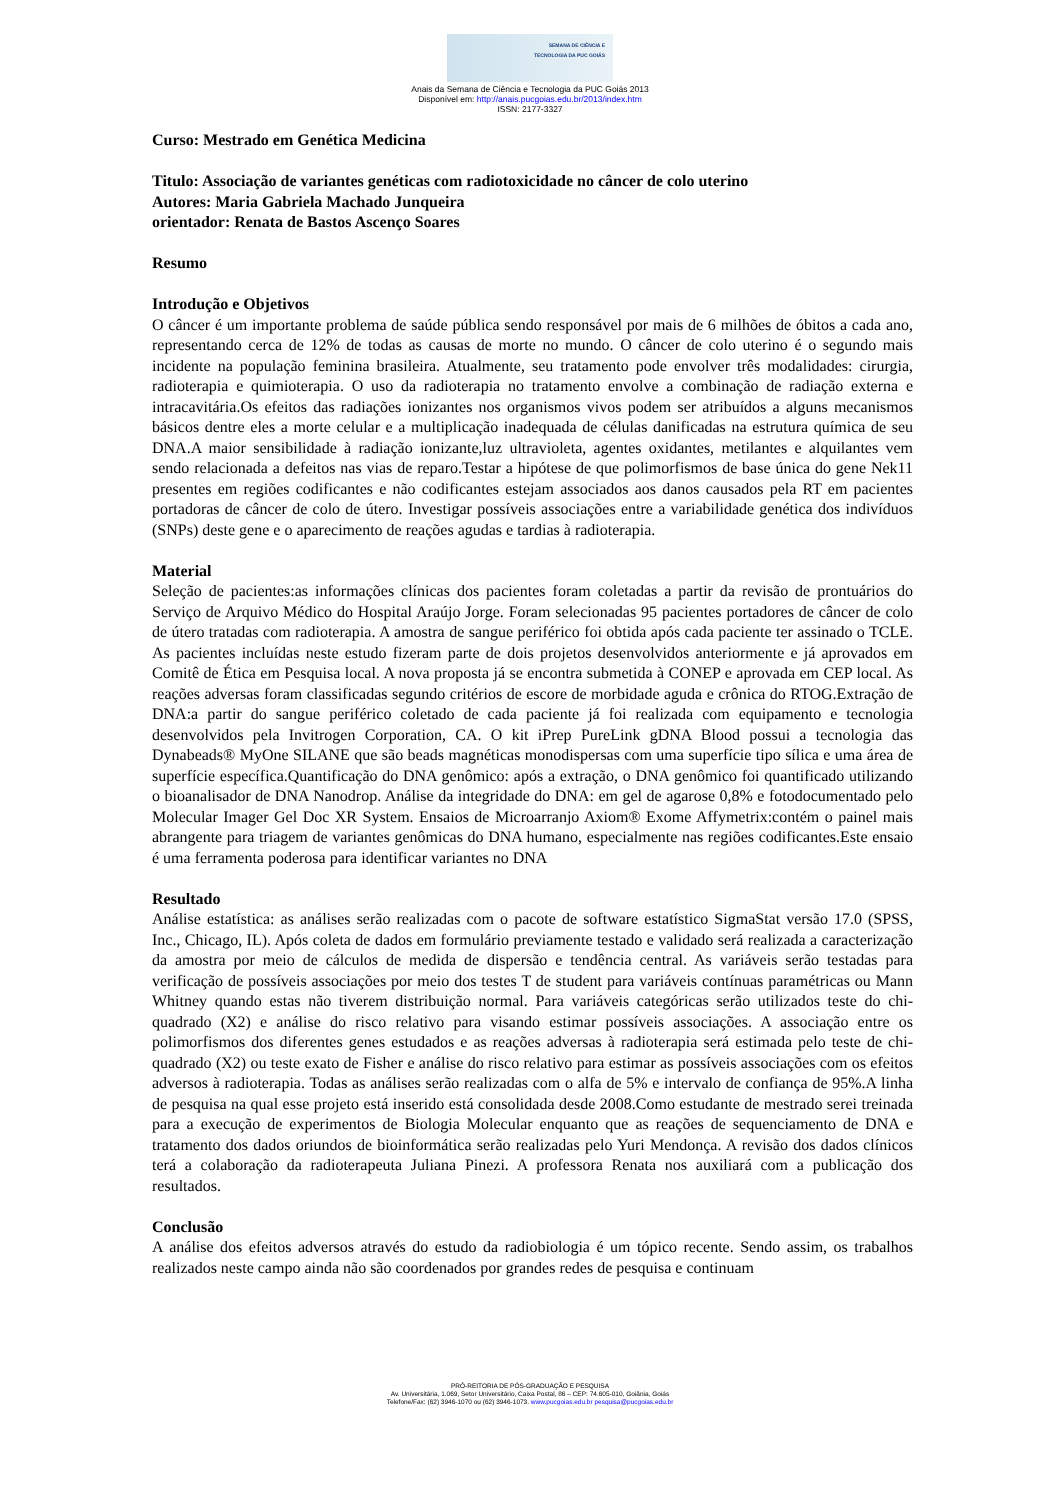SEMANA DE CIÊNCIA E
TECNOLOGIA DA PUC GOIÁS
Anais da Semana de Ciência e Tecnologia da PUC Goiás 2013
Disponível em: http://anais.pucgoias.edu.br/2013/index.htm
ISSN: 2177-3327
Curso: Mestrado em Genética Medicina
Titulo: Associação de variantes genéticas com radiotoxicidade no câncer de colo uterino
Autores: Maria Gabriela Machado Junqueira
orientador: Renata de Bastos Ascenço Soares
Resumo
Introdução e Objetivos
O câncer é um importante problema de saúde pública sendo responsável por mais de 6 milhões de óbitos a cada ano, representando cerca de 12% de todas as causas de morte no mundo. O câncer de colo uterino é o segundo mais incidente na população feminina brasileira. Atualmente, seu tratamento pode envolver três modalidades: cirurgia, radioterapia e quimioterapia. O uso da radioterapia no tratamento envolve a combinação de radiação externa e intracavitária.Os efeitos das radiações ionizantes nos organismos vivos podem ser atribuídos a alguns mecanismos básicos dentre eles a morte celular e a multiplicação inadequada de células danificadas na estrutura química de seu DNA.A maior sensibilidade à radiação ionizante,luz ultravioleta, agentes oxidantes, metilantes e alquilantes vem sendo relacionada a defeitos nas vias de reparo.Testar a hipótese de que polimorfismos de base única do gene Nek11 presentes em regiões codificantes e não codificantes estejam associados aos danos causados pela RT em pacientes portadoras de câncer de colo de útero. Investigar possíveis associações entre a variabilidade genética dos indivíduos (SNPs) deste gene e o aparecimento de reações agudas e tardias à radioterapia.
Material
Seleção de pacientes:as informações clínicas dos pacientes foram coletadas a partir da revisão de prontuários do Serviço de Arquivo Médico do Hospital Araújo Jorge. Foram selecionadas 95 pacientes portadores de câncer de colo de útero tratadas com radioterapia. A amostra de sangue periférico foi obtida após cada paciente ter assinado o TCLE. As pacientes incluídas neste estudo fizeram parte de dois projetos desenvolvidos anteriormente e já aprovados em Comitê de Ética em Pesquisa local. A nova proposta já se encontra submetida à CONEP e aprovada em CEP local. As reações adversas foram classificadas segundo critérios de escore de morbidade aguda e crônica do RTOG.Extração de DNA:a partir do sangue periférico coletado de cada paciente já foi realizada com equipamento e tecnologia desenvolvidos pela Invitrogen Corporation, CA. O kit iPrep PureLink gDNA Blood possui a tecnologia das Dynabeads® MyOne SILANE que são beads magnéticas monodispersas com uma superfície tipo sílica e uma área de superfície específica.Quantificação do DNA genômico: após a extração, o DNA genômico foi quantificado utilizando o bioanalisador de DNA Nanodrop. Análise da integridade do DNA: em gel de agarose 0,8% e fotodocumentado pelo Molecular Imager Gel Doc XR System. Ensaios de Microarranjo Axiom® Exome Affymetrix:contém o painel mais abrangente para triagem de variantes genômicas do DNA humano, especialmente nas regiões codificantes.Este ensaio é uma ferramenta poderosa para identificar variantes no DNA
Resultado
Análise estatística: as análises serão realizadas com o pacote de software estatístico SigmaStat versão 17.0 (SPSS, Inc., Chicago, IL). Após coleta de dados em formulário previamente testado e validado será realizada a caracterização da amostra por meio de cálculos de medida de dispersão e tendência central. As variáveis serão testadas para verificação de possíveis associações por meio dos testes T de student para variáveis contínuas paramétricas ou Mann Whitney quando estas não tiverem distribuição normal. Para variáveis categóricas serão utilizados teste do chi-quadrado (X2) e análise do risco relativo para visando estimar possíveis associações. A associação entre os polimorfismos dos diferentes genes estudados e as reações adversas à radioterapia será estimada pelo teste de chi-quadrado (X2) ou teste exato de Fisher e análise do risco relativo para estimar as possíveis associações com os efeitos adversos à radioterapia. Todas as análises serão realizadas com o alfa de 5% e intervalo de confiança de 95%.A linha de pesquisa na qual esse projeto está inserido está consolidada desde 2008.Como estudante de mestrado serei treinada para a execução de experimentos de Biologia Molecular enquanto que as reações de sequenciamento de DNA e tratamento dos dados oriundos de bioinformática serão realizadas pelo Yuri Mendonça. A revisão dos dados clínicos terá a colaboração da radioterapeuta Juliana Pinezi. A professora Renata nos auxiliará com a publicação dos resultados.
Conclusão
A análise dos efeitos adversos através do estudo da radiobiologia é um tópico recente. Sendo assim, os trabalhos realizados neste campo ainda não são coordenados por grandes redes de pesquisa e continuam
PRÓ-REITORIA DE PÓS-GRADUAÇÃO E PESQUISA
Av. Universitária, 1.069, Setor Universitário, Caixa Postal, 86 – CEP: 74.605-010, Goiânia, Goiás
Telefone/Fax: (62) 3946-1070 ou (62) 3946-1073. www.pucgoias.edu.br pesquisa@pucgoias.edu.br